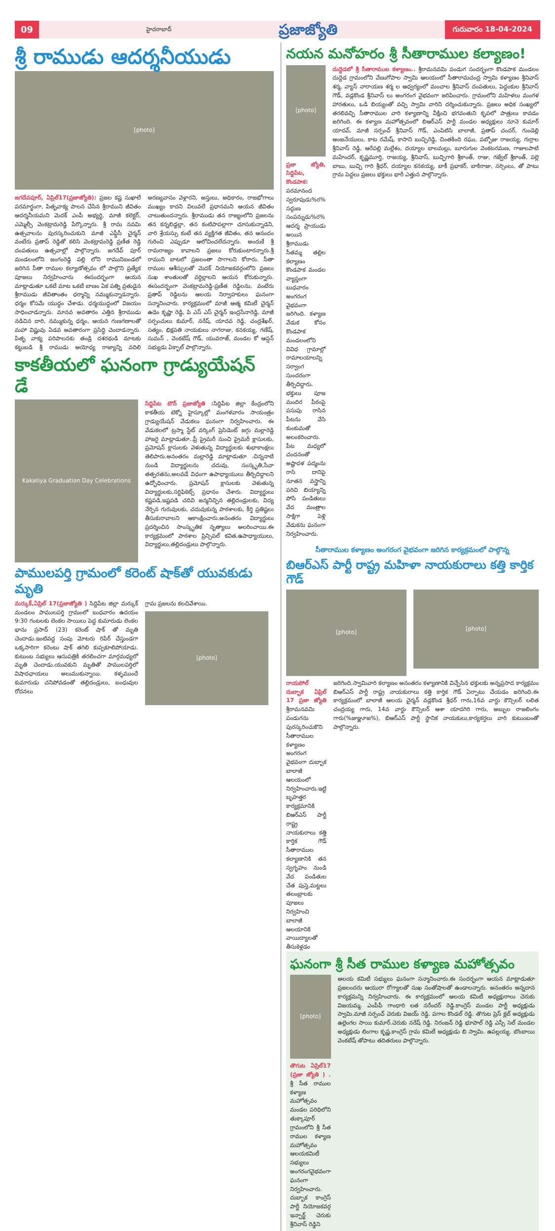09 హైదరాబాద్ ప్రజాజ్యోతి గురువారం 18-04-2024
శ్రీ రాముడు ఆదర్శనీయుడు
[photo]
జగదేవపూర్, ఏప్రిల్17(ప్రజాజ్యోతి): ప్రజల కష్ట సుఖాలే పరమార్థంగా, పితృవాక్య పాలన చేసిన శ్రీరాముని జీవితం ఆదర్శనీయమని మెదక్ ఎంపీ అభ్యర్థి, మాజీ కలెక్టర్, ఎమ్మెల్సీ వెంకట్రామరెడ్డి పేర్కొన్నారు. శ్రీ రామ నవమి ఉత్సవాలను పురస్కరించుకుని మాజీ ఎఫ్డీసీ చైర్మన్ వంటేరు ప్రతాప్ రెడ్డితో కలిసి వెంకట్రామరెడ్డి ప్రణీత రెడ్డి దంపతులు ఉత్సవాల్లో పాల్గొన్నారు. జగదేవ్ పూర్ మండలంలోని జంగంరెడ్డి పల్లి లోని రామునిబండలో జరిగిన సీతా రాముల కల్యాణోత్సవం లో పాల్గొని ప్రత్యేక పూజలు నిర్వహించారు ఈసందర్భంగా ఆయన మాట్లాడుతూ ఒకటే మాట ఒకటే బాణం ఏక పత్ని వ్రతుడైన శ్రీరాముడు జీవితాంతం ధర్మాన్ని నమ్ముకున్నాడన్నారు. ధర్మం కోసమే యుద్ధం చేశాడు. ధర్మయుద్ధంలో విజయం సాధించాడన్నారు. మానవ అవతారం ఎత్తిన శ్రీరాముడు నడిచిన దారి, నమ్ముకున్న ధర్మం, ఆయన గుణగణాలతో మహా విష్ణువు ఏడవ అవతారంగా ప్రసిద్ధి చెందాడన్నారు. పితృ వాక్య పరిపాలనకు తండ్రి దశరథుడి మాటకు కట్టుబడి శ్రీ రాముడు అయోధ్య రాజ్యాన్ని వదిలి అరణ్యవాసం వెళ్లారని, అస్తులు, అధికారం, రాజభోగాలు ముఖ్యం కాదని విలువలే ప్రధానమని ఆయన జీవితం చాటుతుందన్నారు. శ్రీరాముడు తన రాజ్యంలోని ప్రజలను తన కన్నబిడ్డల్లా, తన కంటిపాపల్లాగా చూసుకున్నాడని, వారి శ్రేయస్సు కంటే తన వ్యక్తిగత జీవితం, తన ఆనందం గురించి ఎప్పుడూ ఆలోచించలేదన్నారు. అందుకే శ్రీ రామరాజ్యం కావాలని ప్రజలు కోరుకుంటారన్నారు.శ్రీ రాముని బాటలో ప్రజలంతా సాగాలని కోరారు. సీతా రాముల ఆశీస్సులతో మెదక్ నియోజకవర్గంలోని ప్రజలు సుఖ శాంతులతో వర్ధిల్లాలని ఆయన కోరుకున్నారు. ఈసందర్భంగా వెంకట్రామరెడ్డి-ప్రణీత రెడ్డిలను, వంటేరు ప్రతాప్ రెడ్డిలను ఆలయ నిర్వాహకులు ఘనంగా సన్మానించారు. కార్యక్రమంలో మాజీ ఆత్మ కమిటీ చైర్మన్ ఉడెం కృష్ణా రెడ్డి, పి ఎస్ ఎస్ చైర్మన్ ఇంద్రసేనారెడ్డి, మాజీ సర్పంచులు కుమార్, నరేష్, యాదవ రెడ్డి, చంద్రశేఖర్, సత్యం, భిక్షపతి నాయకులు నాగరాజు, కనకయ్య, గణేష్, సుమన్ , వెంకటేష్ గౌడ్, యువరాజ్, మండల కో ఆప్షన్ సభ్యుడు ఏక్బాల్ పాల్గొన్నారు.
కాకతీయలో ఘనంగా గ్రాడ్యుయేషన్ డే
Kakatiya Graduation Day Celebrations
సిద్దిపేట టౌన్ ప్రజాజ్యోతి : సిద్దిపేట జిల్లా కేంద్రంలోని కాకతీయ టెక్నో హైస్కూల్లో మంగళవారం సాయంత్రం గ్రాడ్యుయేషన్ వేడుకలు ఘనంగా నిర్వహించారు. ఈ వేడుకలలో ట్రస్మా స్టేట్ వర్కింగ్ ప్రెసిడెంట్ జగ్గు మల్లారెడ్డి హాజరై మాట్లాడుతూ..ప్రీ ప్రైమరీ నుంచి ప్రైమరీ క్లాసులకు, ప్రమోషన్ క్లాసులకు వెళుతున్న విద్యార్థులకు శుభాకాంక్షలు తెలిపారు.అనంతరం మల్లారెడ్డి మాట్లాడుతూ .చిన్ననాటి నుండి విద్యార్థులను చదువు, సంస్కృతి,సేవా తత్పరతను,అలవడే విధంగా ఉపాధ్యాయులు తీర్చిదిద్దాలని ఉద్బోధించారు. ప్రమోషన్ క్లాసులకు వెళుతున్న విద్యార్థులకు,సర్టిఫికెట్స్ ప్రధానం చేశారు. విద్యార్థులు కష్టపడి,ఇష్టపడి చదివి జన్మనిచ్చిన తల్లిదండ్రులకు, విద్య నేర్పిన గురువులకు, చదువుకున్న పాఠశాలకు, కీర్తి ప్రతిష్టలు తీసుకురావాలని ఆకాంక్షించారు.అనంతరం విద్యార్థులు ప్రదర్శించిన సాంస్కృతిక నృత్యాలు అలరించాయి.ఈ కార్యక్రమంలో పాఠశాల ప్రిన్సిపల్ కవిత,ఉపాధ్యాయులు, విద్యార్థులు,తల్లిదండ్రులు పాల్గొన్నారు.
పాములపర్తి గ్రామంలో కరెంట్ షాక్‌తో యువకుడు మృతి
మర్కుక్,ఏప్రిల్ 17(ప్రజాజ్యోతి ) సిద్దిపేట జిల్లా మర్కుక్ మండలం పాములపర్తి గ్రామంలో బుధవారం ఉదయం 9:30 గంటలకు లెంకల సాయిలు పెద్ద కుమారుడు లెంకల భాను ప్రసాద్ (23) కరెంట్ షాక్ తో మృతి చెందాడు.ఇంటివద్ద సంపు మోటరు రిపేర్ చేస్తుండగా ఒక్కసారిగా కరెంటు షాక్ తగిలి కుప్పకూలిపోయాడు. కుటుంబ సభ్యులు ఆసుపత్రికి తరలించగా మార్గమధ్యలో మృతి చెందాడు.యువకుని మృతితో పాములపర్తిలో విషాదఛాయలు అలుముకున్నాయి. కళ్ళముందే కుమారుడు చనిపోవడంతో తల్లిదండ్రులు, బంధువుల రోదనలు
గ్రామ ప్రజలను కలచివేశాయి.
[photo]
నయన మనోహరం శ్రీ సీతారాముల కల్యాణం!
[photo]
ప్రజా జ్యోతి, సిద్దిపేట, కొండపాక: పరమానంద స్వరూపుడు%ర% సద్గుణ సంపన్నుడు%ర% ఆదర్శ ప్రాయుడు అయిన శ్రీరాముడు సీతమ్మ తల్లిల కల్యాణం కొండపాక మండల వ్యాప్తంగా బుధవారం అంగరంగ వైభవంగా జరిగింది. కళ్యాణ వేడుక కోసం కొండపాక మండలంలోని వివిధ గ్రామాల్లో రామాలయాలన్ని సర్వాంగ సుందరంగా తీర్చిదిద్దారు. భక్తులు పూజ మందిర పీఠంపై పసుపు రాసిన పీటను వేసి కుంకుమతో అలంకరించారు. పీట మధ్యలో చందనంతో అష్టాదళ పద్మంను రాసి దానిపై నూతన వస్త్రాన్ని పరిచి బియ్యాన్ని పోసి పండితులు వేద మంత్రాల సాక్షిగా పెళ్లి వేడుకను ఘనంగా నిర్వహించారు.
దుద్దెడలో శ్రీ సీతారాముల కళ్యాణం.. శ్రీరామనవమి పండుగ సందర్భంగా కొండపాక మండలం దుద్దెడ గ్రామంలోని వేణుగోపాల స్వామి ఆలయంలో సీతారామచంద్ర స్వామి కళ్యాణం శ్రీనివాస్ శర్మ, వ్యాస్ నారాయణ శర్మ ల ఆధ్వర్యంలో మంచాల శ్రీనివాస్ దంపతులు, పెద్దంకుల శ్రీనివాస్ గౌడ్, వడ్లకొండ శ్రీనివాస్ లు అంగరంగ వైభవంగా జరిపించారు. గ్రామంలోని మహిళలు మంగళ హారతులు, ఒడి బియ్యంతో వచ్చి స్వామి వారిని దర్శించుకున్నారు. ప్రజలు అధిక సంఖ్యలో తరలివచ్చి సీతారాముల వారి కళ్యాణాన్ని వీక్షించి భగవంతుని కృపలో పాత్రులు కావడం జరిగింది. ఈ కళ్యాణ మహోత్సవంలో బిఆర్ఎస్ పార్టీ మండల అధ్యక్షులు నూనె కుమార్ యాదవ్, మాజీ సర్పంచ్ శ్రీనివాస్ గౌడ్, ఎంపిటిసి బాలాజీ, ప్రతాప్ చందర్, గుండెల్లి ఆంజనేయులు, కాట రమేష్, కాసాని బుచ్చిరెడ్డి, చింతకింది రఘు, పబ్బోజు రాజయ్య, గుర్రాల శ్రీనివాస్ రెడ్డి, ఆరేపల్లి మల్లేశం, దయ్యాల బాలమల్లు, బూరుగుల వెంకటరమణ, గాజులపాటి మహేందర్, కృష్ణమూర్తి, రాజయ్య, శ్రీనివాస్, బుచ్చిగారి శ్రీకాంత్, రాజు, గజ్వేల్ శ్రీకాంత్, పల్లె బాబు, బుచ్చి గారి శ్రీధర్, దయ్యాల కనకయ్య, బాకీ ప్రభాకర్, బాకిరాజు, నర్సింలు, తో పాటు గ్రామ పెద్దలు ప్రజలు భక్తులు భారీ ఎత్తున పాల్గొన్నారు.
సీతారాముల కళ్యాణం అంగరంగ వైభవంగా జరిగిన కార్యక్రమంలో పాల్గొన్న
బిఆర్ఎస్ పార్టీ రాష్ట్ర మహిళా నాయకురాలు కత్తి కార్తిక గౌడ్
[photo]
[photo]
రాయపోల్ దుబ్బాక ఏప్రిల్ 17 ప్రజా జ్యోతి శ్రీరామనవమి పండుగను పురస్కరించుకొని సీతారాముల కళ్యాణం అంగరంగ వైభవంగా దుబ్బాక బాలాజీ ఆలయంలో నిర్వహించారు.ఇట్టి బృహత్తర కార్యక్రమానికి బిఆర్ఎస్ పార్టీ రాష్ట్ర నాయకురాలు కత్తి కార్తిక గౌడ్ సీతారాముల కల్యాణానికి తన స్వగృహం నుండి వేద పండితుల చేత పుస్తె,మట్టలు తలంబ్రాలకు పూజలు నిర్వహించి బాలాజీ ఆలయానికి వాయిద్యాలతో తీసుకెళ్లడం
జరిగింది.స్వామివారి కల్యాణం అనంతరం కళ్యాణానికి విచ్చేసిన భక్తులకు అన్నప్రసాద కార్యక్రమం బిఆర్ఎస్ పార్టీ రాష్ట్ర నాయకురాలు కత్తి కార్తిక గౌడ్ ఏర్పాటు చేయడం జరిగింది.ఈ కార్యక్రమంలో బాలాజీ ఆలయ చైర్మన్ వడ్లకొండ శ్రీధర్ గారు,16వ వార్డు కౌన్సిలర్ లలిత చంద్రయ్య గారు, 14వ వార్డు కౌన్సిలర్ ఆశా యాదగిరి గారు, అబ్బుల రాజలింగం గారు(%జుఞ్ణూజ%), బిఆర్ఎస్ పార్టీ స్థానిక నాయకులు,కార్యకర్తలు వారి కుటుంబంతో పాల్గొన్నారు.
ఘనంగా శ్రీ సీత రాముల కళ్యాణ మహోత్సవం
[photo]
తొగుట ఏప్రిల్17 (ప్రజా జ్యోతి ) . శ్రీ సీత రాముల కళ్యాణ మహోత్సవం మండల పరిధిలోని తుక్కాపూర్ గ్రామంలోని శ్రీ సీత రాముల కళ్యాణ మహోత్సవం ఆలయకమిటీ సభ్యులు అంగరంగవైభవంగా ఘనంగా నిర్వహించారు. దుబ్బాక కాంగ్రెస్ పార్టీ నియోజకవర్గ ఇన్చార్జ్ చెరుకు శ్రీనివాస్ రెడ్డిని
ఆలయ కమిటీ సభ్యులు ఘనంగా సన్మానించారు.ఈ సందర్భంగా ఆయన మాట్లాడుతూ ప్రజలందరు ఆయురా రోగ్యాలతో సుఖ సంతోషాలతో ఉండాలన్నారు. అనంతరం అన్నదాన కార్యక్రమన్ని నిర్వహించారు. ఈ కార్యక్రమంలో ఆలయ కమిటీ అధ్యక్షురాలు చెరుకు విజయమ్మ. ఎంపీపీ గాంధారి లత నరేందర్ రెడ్డి.కాంగ్రెస్ మండల పార్టీ అధ్యక్షుడు స్వామి.మాజీ సర్పంచ్ చెరుకు విజయ్ రెడ్డి. పగాల కొండల్ రెడ్డి. తొగుట ప్రెస్ క్లబ్ అధ్యక్షుడు ఉల్లెంగల సాయి కుమార్.చెరుకు నరేష్ రెడ్డి. నిరంజన్ రెడ్డి భూపాల్ రెడ్డి ఎస్సీ సెల్ మండల అధ్యక్షుడు లింగాల కృష్ణ.కాంగ్రెస్ గ్రామ కమిటీ అధ్యక్షుడు బి స్వామి. ఉపల్లయ్య. బొంబాయి వెంకటేష్ తోపాటు తదితరులు పాల్గొన్నారు.